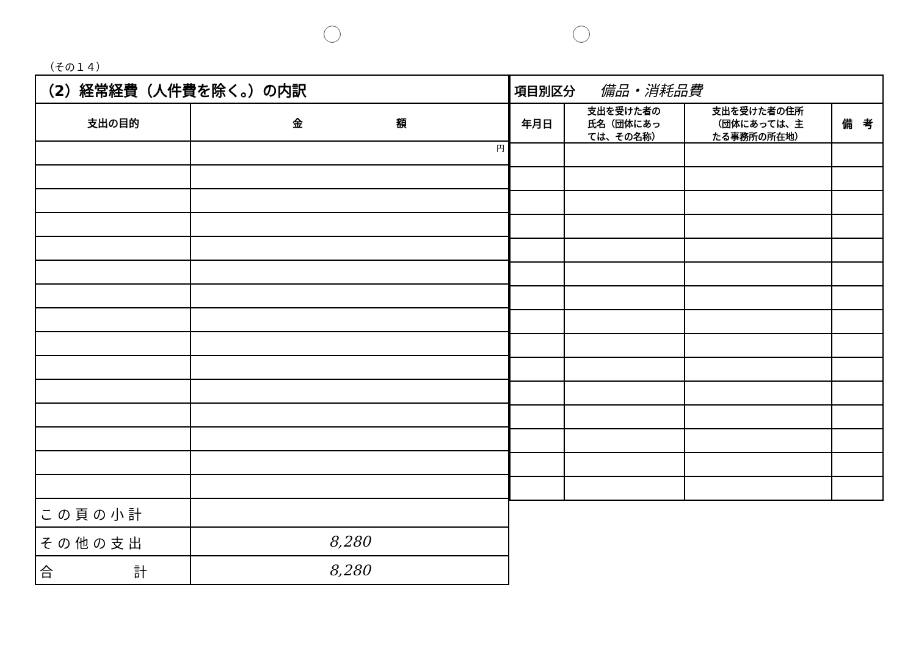（その１４）
| （2）経常経費（人件費を除く。）の内訳 | |
| --- | --- |
| 支出の目的 | 金 額 |
| | 円 |
| こ の 頁 の 小 計 | |
| そ の 他 の 支 出 | 8,280 |
| 合 計 | 8,280 |
| 項目別区分 備品・消耗品費 | | | |
| 年月日 | 支出を受けた者の 氏名（団体にあっ ては、その名称） | 支出を受けた者の住所 （団体にあっては、主 たる事務所の所在地） | 備 考 |